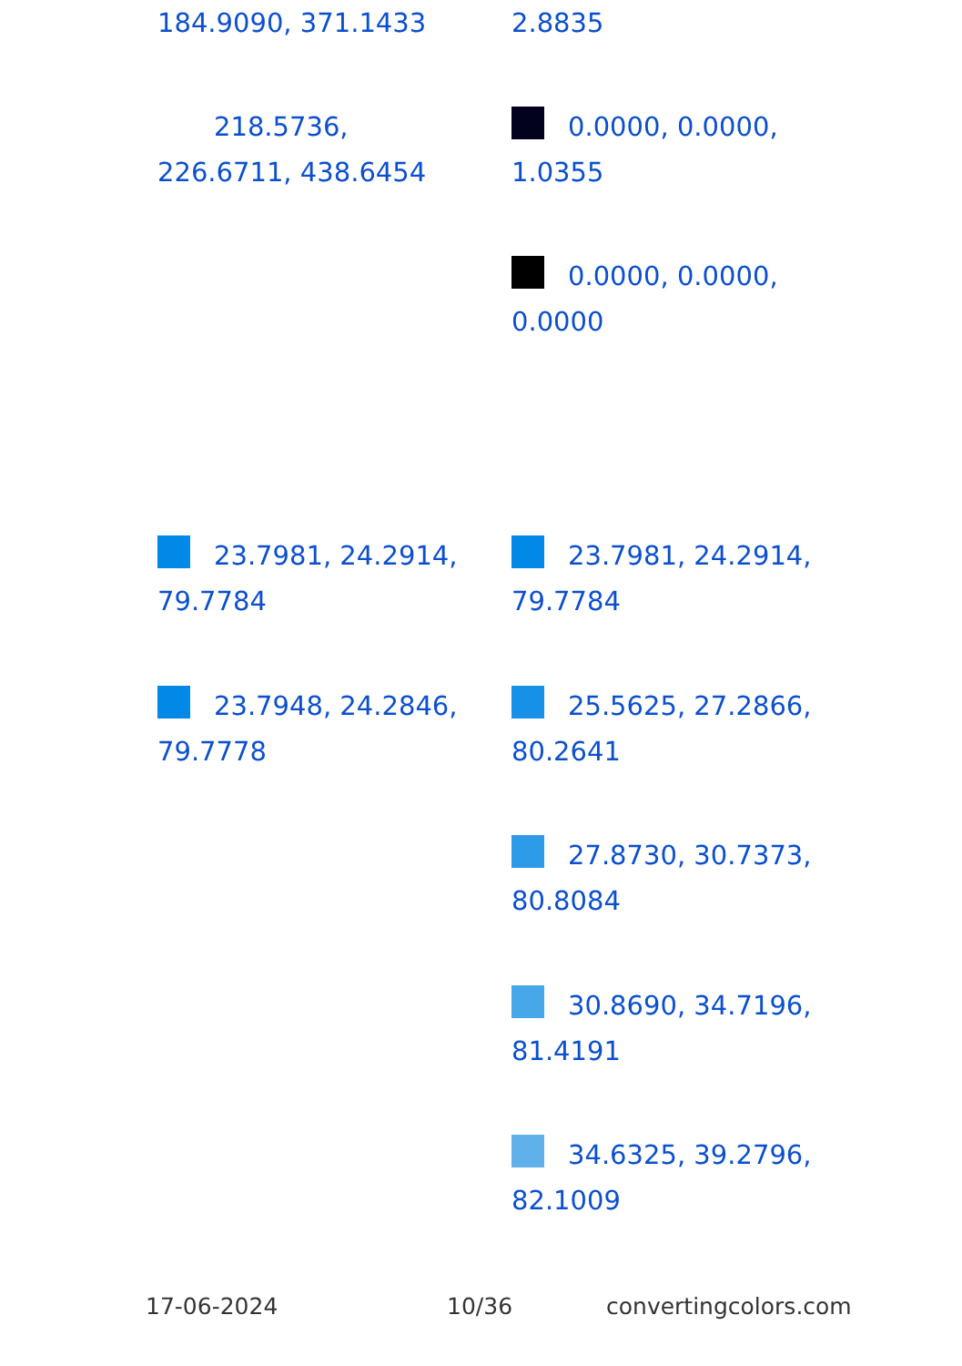184.9090, 371.1433 2.8835
218.5736, 226.6711, 438.6454
0.0000, 0.0000, 1.0355
0.0000, 0.0000, 0.0000
23.7981, 24.2914, 79.7784
23.7981, 24.2914, 79.7784
23.7948, 24.2846, 79.7778
25.5625, 27.2866, 80.2641
27.8730, 30.7373, 80.8084
30.8690, 34.7196, 81.4191
34.6325, 39.2796, 82.1009
17-06-2024 10/36 convertingcolors.com